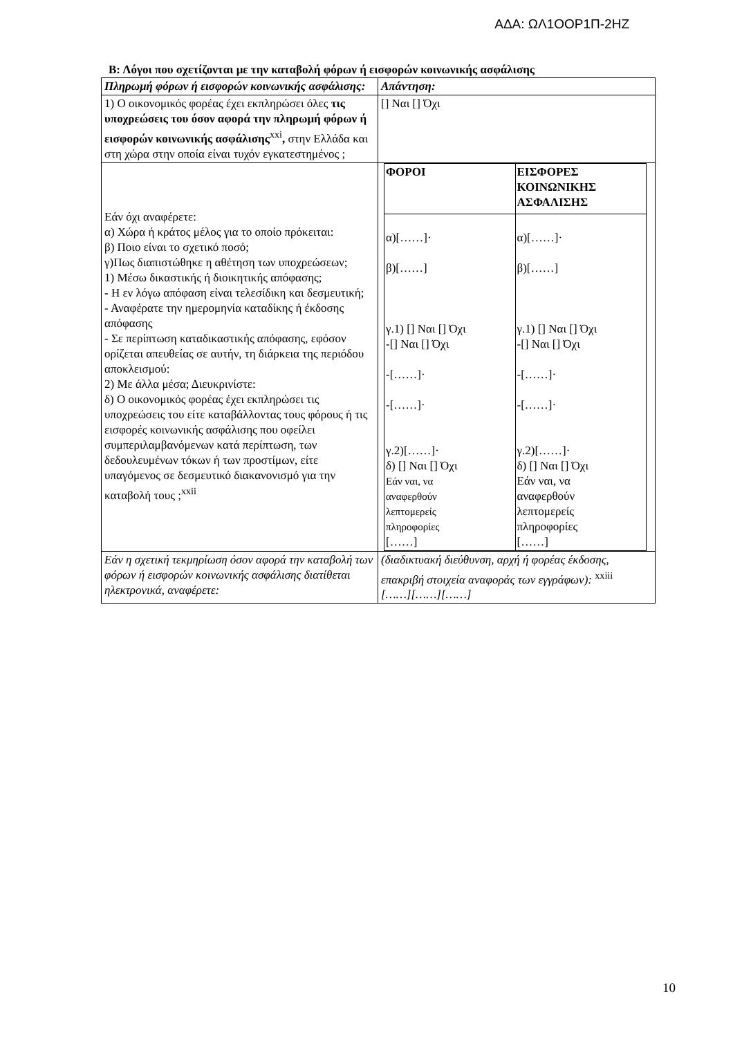ΑΔΑ: ΩΛ1ΟΟΡ1Π-2ΗΖ
Β: Λόγοι που σχετίζονται με την καταβολή φόρων ή εισφορών κοινωνικής ασφάλισης
| Πληρωμή φόρων ή εισφορών κοινωνικής ασφάλισης: | Απάντηση: |
| 1) Ο οικονομικός φορέας έχει εκπληρώσει όλες τις υποχρεώσεις του όσον αφορά την πληρωμή φόρων ή εισφορών κοινωνικής ασφάλισης<sup>xxi</sup> , στην Ελλάδα και στη χώρα στην οποία είναι τυχόν εγκατεστημένος ; | [] Ναι [] Όχι |
| Εάν όχι αναφέρετε: α) Χώρα ή κράτος μέλος για το οποίο πρόκειται: β) Ποιο είναι το σχετικό ποσό; γ)Πως διαπιστώθηκε η αθέτηση των υποχρεώσεων; 1) Μέσω δικαστικής ή διοικητικής απόφασης; - Η εν λόγω απόφαση είναι τελεσίδικη και δεσμευτική; - Αναφέρατε την ημερομηνία καταδίκης ή έκδοσης απόφασης - Σε περίπτωση καταδικαστικής απόφασης, εφόσον ορίζεται απευθείας σε αυτήν, τη διάρκεια της περιόδου αποκλεισμού: 2) Με άλλα μέσα; Διευκρινίστε: δ) Ο οικονομικός φορέας έχει εκπληρώσει τις υποχρεώσεις του είτε καταβάλλοντας τους φόρους ή τις εισφορές κοινωνικής ασφάλισης που οφείλει συμπεριλαμβανόμενων κατά περίπτωση, των δεδουλευμένων τόκων ή των προστίμων, είτε υπαγόμενος σε δεσμευτικό διακανονισμό για την καταβολή τους ;<sup>xxii</sup> | / ΦΟΡΟΙ / ΕΙΣΦΟΡΕΣ ΚΟΙΝΩΝΙΚΗΣ ΑΣΦΑΛΙΣΗΣ / / α)[……]· β)[……] γ.1) [] Ναι [] Όχι -[] Ναι [] Όχι -[……]· -[……]· γ.2)[……]· δ) [] Ναι [] Όχι Εάν ναι, να αναφερθούν λεπτομερείς πληροφορίες [……] / α)[……]· β)[……] γ.1) [] Ναι [] Όχι -[] Ναι [] Όχι -[……]· -[……]· γ.2)[……]· δ) [] Ναι [] Όχι Εάν ναι, να αναφερθούν λεπτομερείς πληροφορίες [……] / |
| Εάν η σχετική τεκμηρίωση όσον αφορά την καταβολή των φόρων ή εισφορών κοινωνικής ασφάλισης διατίθεται ηλεκτρονικά, αναφέρετε: | (διαδικτυακή διεύθυνση, αρχή ή φορέας έκδοσης, επακριβή στοιχεία αναφοράς των εγγράφων): <sup>xxiii</sup> [……][……][……] |
10